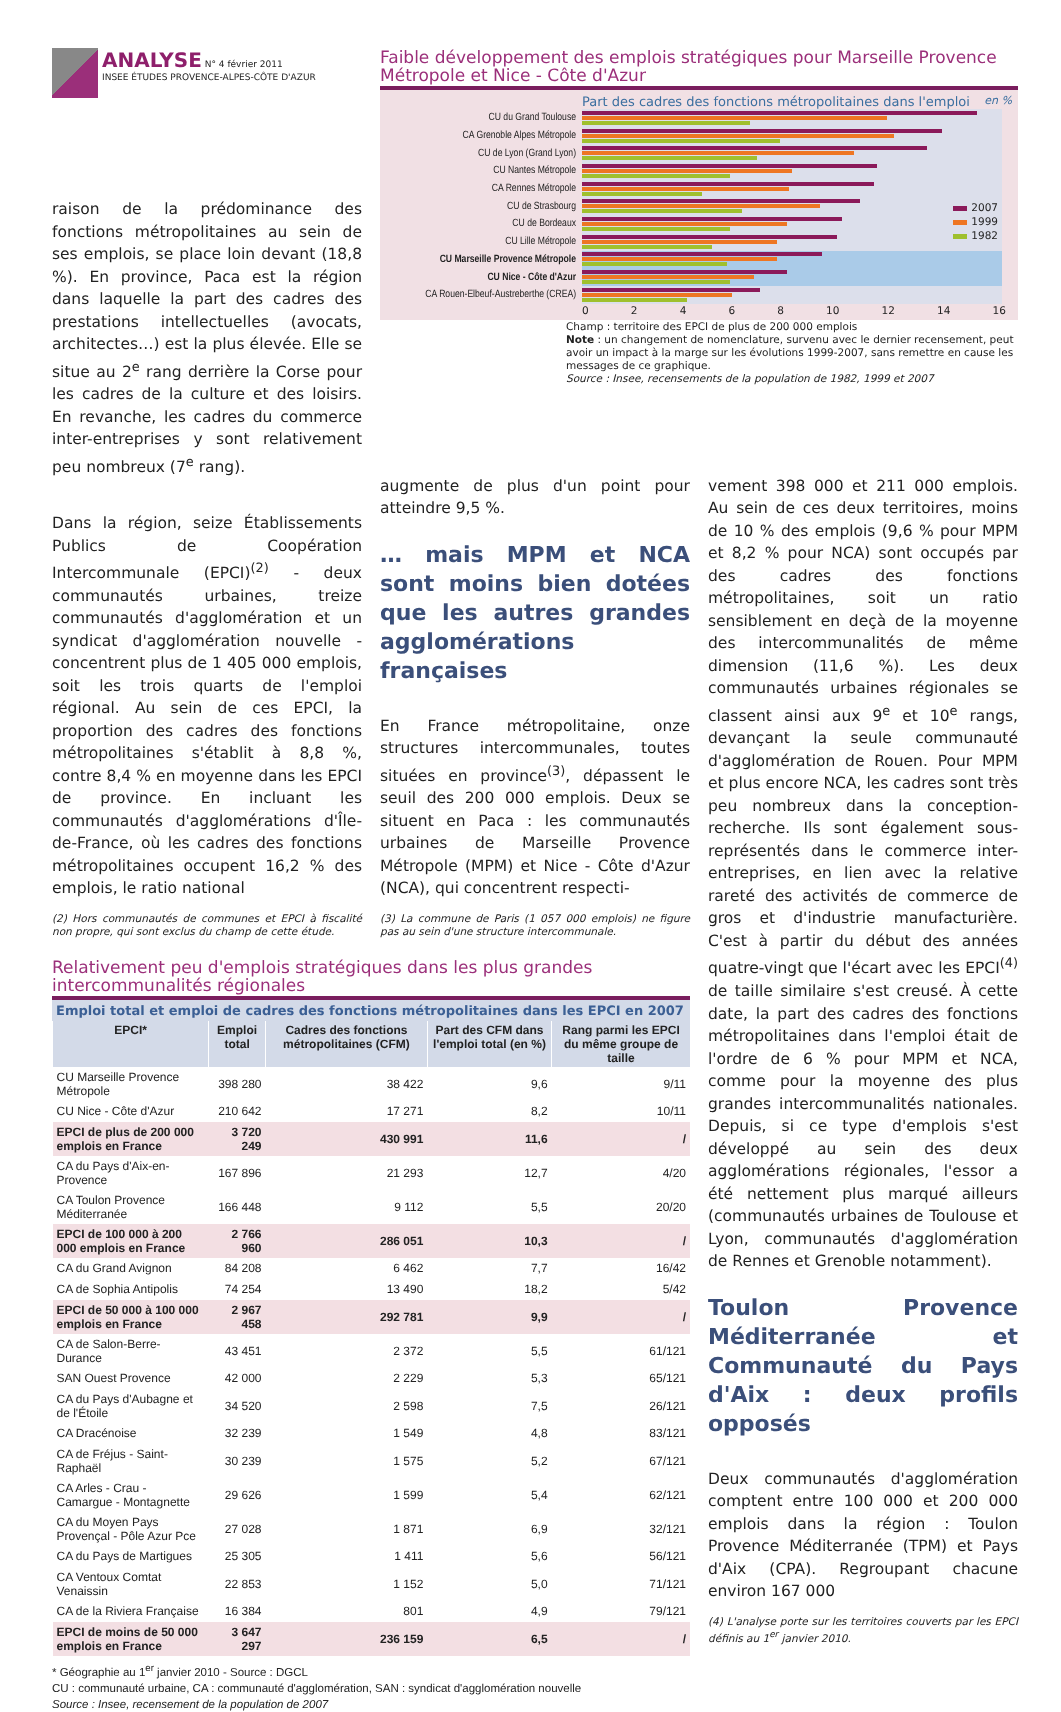ANALYSE N° 4 février 2011
INSEE ÉTUDES PROVENCE-ALPES-CÔTE D'AZUR
raison de la prédominance des fonctions métropolitaines au sein de ses emplois, se place loin devant (18,8 %). En province, Paca est la région dans laquelle la part des cadres des prestations intellectuelles (avocats, architectes…) est la plus élevée. Elle se situe au 2<sup>e</sup> rang derrière la Corse pour les cadres de la culture et des loisirs. En revanche, les cadres du commerce inter-entreprises y sont relativement peu nombreux (7<sup>e</sup> rang).
Dans la région, seize Établissements Publics de Coopération Intercommunale (EPCI)<sup>(2)</sup> - deux communautés urbaines, treize communautés d'agglomération et un syndicat d'agglomération nouvelle - concentrent plus de 1 405 000 emplois, soit les trois quarts de l'emploi régional. Au sein de ces EPCI, la proportion des cadres des fonctions métropolitaines s'établit à 8,8 %, contre 8,4 % en moyenne dans les EPCI de province. En incluant les communautés d'agglomérations d'Île-de-France, où les cadres des fonctions métropolitaines occupent 16,2 % des emplois, le ratio national
(2) Hors communautés de communes et EPCI à fiscalité non propre, qui sont exclus du champ de cette étude.
Faible développement des emplois stratégiques pour Marseille Provence Métropole et Nice - Côte d'Azur
Part des cadres des fonctions métropolitaines dans l'emploi en %
2007
1999
1982
CU du Grand Toulouse
CA Grenoble Alpes Métropole
CU de Lyon (Grand Lyon)
CU Nantes Métropole
CA Rennes Métropole
CU de Strasbourg
CU de Bordeaux
CU Lille Métropole
CU Marseille Provence Métropole
CU Nice - Côte d'Azur
CA Rouen-Elbeuf-Austreberthe (CREA)
0 2 4 6 8 10 12 14 16
Champ : territoire des EPCI de plus de 200 000 emplois
Note : un changement de nomenclature, survenu avec le dernier recensement, peut avoir un impact à la marge sur les évolutions 1999-2007, sans remettre en cause les messages de ce graphique.
Source : Insee, recensements de la population de 1982, 1999 et 2007
augmente de plus d'un point pour atteindre 9,5 %.
… mais MPM et NCA sont moins bien dotées que les autres grandes agglomérations françaises
En France métropolitaine, onze structures intercommunales, toutes situées en province<sup>(3)</sup>, dépassent le seuil des 200 000 emplois. Deux se situent en Paca : les communautés urbaines de Marseille Provence Métropole (MPM) et Nice - Côte d'Azur (NCA), qui concentrent respecti-
(3) La commune de Paris (1 057 000 emplois) ne figure pas au sein d'une structure intercommunale.
vement 398 000 et 211 000 emplois. Au sein de ces deux territoires, moins de 10 % des emplois (9,6 % pour MPM et 8,2 % pour NCA) sont occupés par des cadres des fonctions métropolitaines, soit un ratio sensiblement en deçà de la moyenne des intercommunalités de même dimension (11,6 %). Les deux communautés urbaines régionales se classent ainsi aux 9<sup>e</sup> et 10<sup>e</sup> rangs, devançant la seule communauté d'agglomération de Rouen. Pour MPM et plus encore NCA, les cadres sont très peu nombreux dans la conception-recherche. Ils sont également sous-représentés dans le commerce inter-entreprises, en lien avec la relative rareté des activités de commerce de gros et d'industrie manufacturière. C'est à partir du début des années quatre-vingt que l'écart avec les EPCI<sup>(4)</sup> de taille similaire s'est creusé. À cette date, la part des cadres des fonctions métropolitaines dans l'emploi était de l'ordre de 6 % pour MPM et NCA, comme pour la moyenne des plus grandes intercommunalités nationales. Depuis, si ce type d'emplois s'est développé au sein des deux agglomérations régionales, l'essor a été nettement plus marqué ailleurs (communautés urbaines de Toulouse et Lyon, communautés d'agglomération de Rennes et Grenoble notamment).
Toulon Provence Méditerranée et Communauté du Pays d'Aix : deux profils opposés
Deux communautés d'agglomération comptent entre 100 000 et 200 000 emplois dans la région : Toulon Provence Méditerranée (TPM) et Pays d'Aix (CPA). Regroupant chacune environ 167 000
(4) L'analyse porte sur les territoires couverts par les EPCI définis au 1<sup>er</sup> janvier 2010.
Relativement peu d'emplois stratégiques dans les plus grandes intercommunalités régionales
Emploi total et emploi de cadres des fonctions métropolitaines dans les EPCI en 2007
| EPCI* | Emploi total | Cadres des fonctions métropolitaines (CFM) | Part des CFM dans l'emploi total (en %) | Rang parmi les EPCI du même groupe de taille |
| --- | --- | --- | --- | --- |
| CU Marseille Provence Métropole | 398 280 | 38 422 | 9,6 | 9/11 |
| CU Nice - Côte d'Azur | 210 642 | 17 271 | 8,2 | 10/11 |
| EPCI de plus de 200 000 emplois en France | 3 720 249 | 430 991 | 11,6 | / |
| CA du Pays d'Aix-en-Provence | 167 896 | 21 293 | 12,7 | 4/20 |
| CA Toulon Provence Méditerranée | 166 448 | 9 112 | 5,5 | 20/20 |
| EPCI de 100 000 à 200 000 emplois en France | 2 766 960 | 286 051 | 10,3 | / |
| CA du Grand Avignon | 84 208 | 6 462 | 7,7 | 16/42 |
| CA de Sophia Antipolis | 74 254 | 13 490 | 18,2 | 5/42 |
| EPCI de 50 000 à 100 000 emplois en France | 2 967 458 | 292 781 | 9,9 | / |
| CA de Salon-Berre-Durance | 43 451 | 2 372 | 5,5 | 61/121 |
| SAN Ouest Provence | 42 000 | 2 229 | 5,3 | 65/121 |
| CA du Pays d'Aubagne et de l'Étoile | 34 520 | 2 598 | 7,5 | 26/121 |
| CA Dracénoise | 32 239 | 1 549 | 4,8 | 83/121 |
| CA de Fréjus - Saint-Raphaël | 30 239 | 1 575 | 5,2 | 67/121 |
| CA Arles - Crau - Camargue - Montagnette | 29 626 | 1 599 | 5,4 | 62/121 |
| CA du Moyen Pays Provençal - Pôle Azur Pce | 27 028 | 1 871 | 6,9 | 32/121 |
| CA du Pays de Martigues | 25 305 | 1 411 | 5,6 | 56/121 |
| CA Ventoux Comtat Venaissin | 22 853 | 1 152 | 5,0 | 71/121 |
| CA de la Riviera Française | 16 384 | 801 | 4,9 | 79/121 |
| EPCI de moins de 50 000 emplois en France | 3 647 297 | 236 159 | 6,5 | / |
* Géographie au 1<sup>er</sup> janvier 2010 - Source : DGCL
CU : communauté urbaine, CA : communauté d'agglomération, SAN : syndicat d'agglomération nouvelle
Source : Insee, recensement de la population de 2007